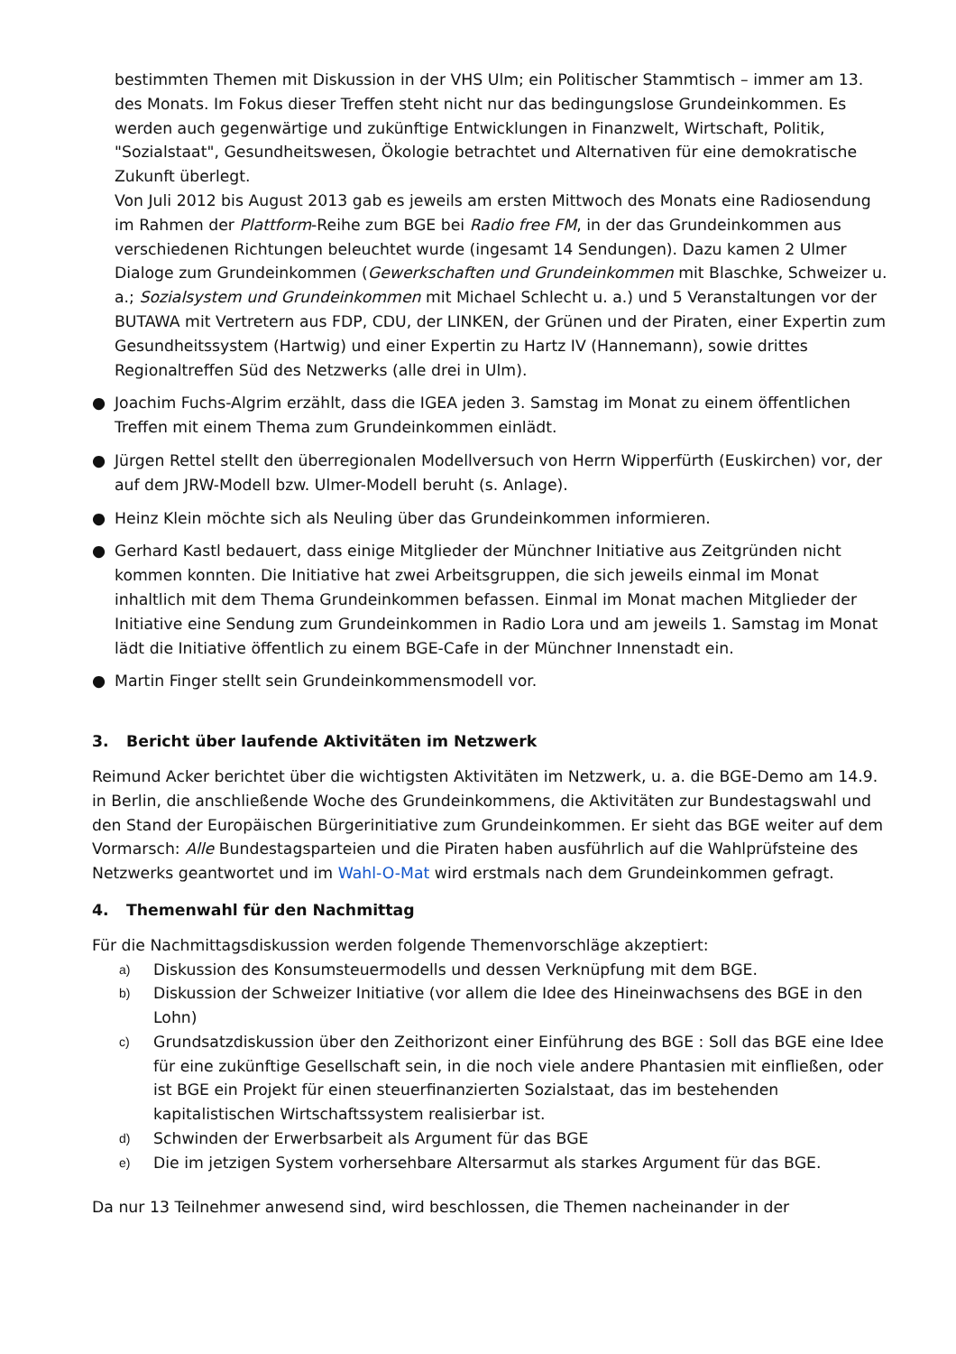bestimmten Themen mit Diskussion in der VHS Ulm; ein Politischer Stammtisch – immer am 13. des Monats. Im Fokus dieser Treffen steht nicht nur das bedingungslose Grundeinkommen. Es werden auch gegenwärtige und zukünftige Entwicklungen in Finanzwelt, Wirtschaft, Politik, "Sozialstaat", Gesundheitswesen, Ökologie betrachtet und Alternativen für eine demokratische Zukunft überlegt.
Von Juli 2012 bis August 2013 gab es jeweils am ersten Mittwoch des Monats eine Radiosendung im Rahmen der Plattform-Reihe zum BGE bei Radio free FM, in der das Grundeinkommen aus verschiedenen Richtungen beleuchtet wurde (ingesamt 14 Sendungen). Dazu kamen 2 Ulmer Dialoge zum Grundeinkommen (Gewerkschaften und Grundeinkommen mit Blaschke, Schweizer u. a.; Sozialsystem und Grundeinkommen mit Michael Schlecht u. a.) und 5 Veranstaltungen vor der BUTAWA mit Vertretern aus FDP, CDU, der LINKEN, der Grünen und der Piraten, einer Expertin zum Gesundheitssystem (Hartwig) und einer Expertin zu Hartz IV (Hannemann), sowie drittes Regionaltreffen Süd des Netzwerks (alle drei in Ulm).
● Joachim Fuchs-Algrim erzählt, dass die IGEA jeden 3. Samstag im Monat zu einem öffentlichen Treffen mit einem Thema zum Grundeinkommen einlädt.
● Jürgen Rettel stellt den überregionalen Modellversuch von Herrn Wipperfürth (Euskirchen) vor, der auf dem JRW-Modell bzw. Ulmer-Modell beruht (s. Anlage).
● Heinz Klein möchte sich als Neuling über das Grundeinkommen informieren.
● Gerhard Kastl bedauert, dass einige Mitglieder der Münchner Initiative aus Zeitgründen nicht kommen konnten. Die Initiative hat zwei Arbeitsgruppen, die sich jeweils einmal im Monat inhaltlich mit dem Thema Grundeinkommen befassen. Einmal im Monat machen Mitglieder der Initiative eine Sendung zum Grundeinkommen in Radio Lora und am jeweils 1. Samstag im Monat lädt die Initiative öffentlich zu einem BGE-Cafe in der Münchner Innenstadt ein.
● Martin Finger stellt sein Grundeinkommensmodell vor.
3. Bericht über laufende Aktivitäten im Netzwerk
Reimund Acker berichtet über die wichtigsten Aktivitäten im Netzwerk, u. a. die BGE-Demo am 14.9. in Berlin, die anschließende Woche des Grundeinkommens, die Aktivitäten zur Bundestagswahl und den Stand der Europäischen Bürgerinitiative zum Grundeinkommen. Er sieht das BGE weiter auf dem Vormarsch: Alle Bundestagsparteien und die Piraten haben ausführlich auf die Wahlprüfsteine des Netzwerks geantwortet und im Wahl-O-Mat wird erstmals nach dem Grundeinkommen gefragt.
4. Themenwahl für den Nachmittag
Für die Nachmittagsdiskussion werden folgende Themenvorschläge akzeptiert:
a) Diskussion des Konsumsteuermodells und dessen Verknüpfung mit dem BGE.
b) Diskussion der Schweizer Initiative (vor allem die Idee des Hineinwachsens des BGE in den Lohn)
c) Grundsatzdiskussion über den Zeithorizont einer Einführung des BGE : Soll das BGE eine Idee für eine zukünftige Gesellschaft sein, in die noch viele andere Phantasien mit einfließen, oder ist BGE ein Projekt für einen steuerfinanzierten Sozialstaat, das im bestehenden kapitalistischen Wirtschaftssystem realisierbar ist.
d) Schwinden der Erwerbsarbeit als Argument für das BGE
e) Die im jetzigen System vorhersehbare Altersarmut als starkes Argument für das BGE.
Da nur 13 Teilnehmer anwesend sind, wird beschlossen, die Themen nacheinander in der